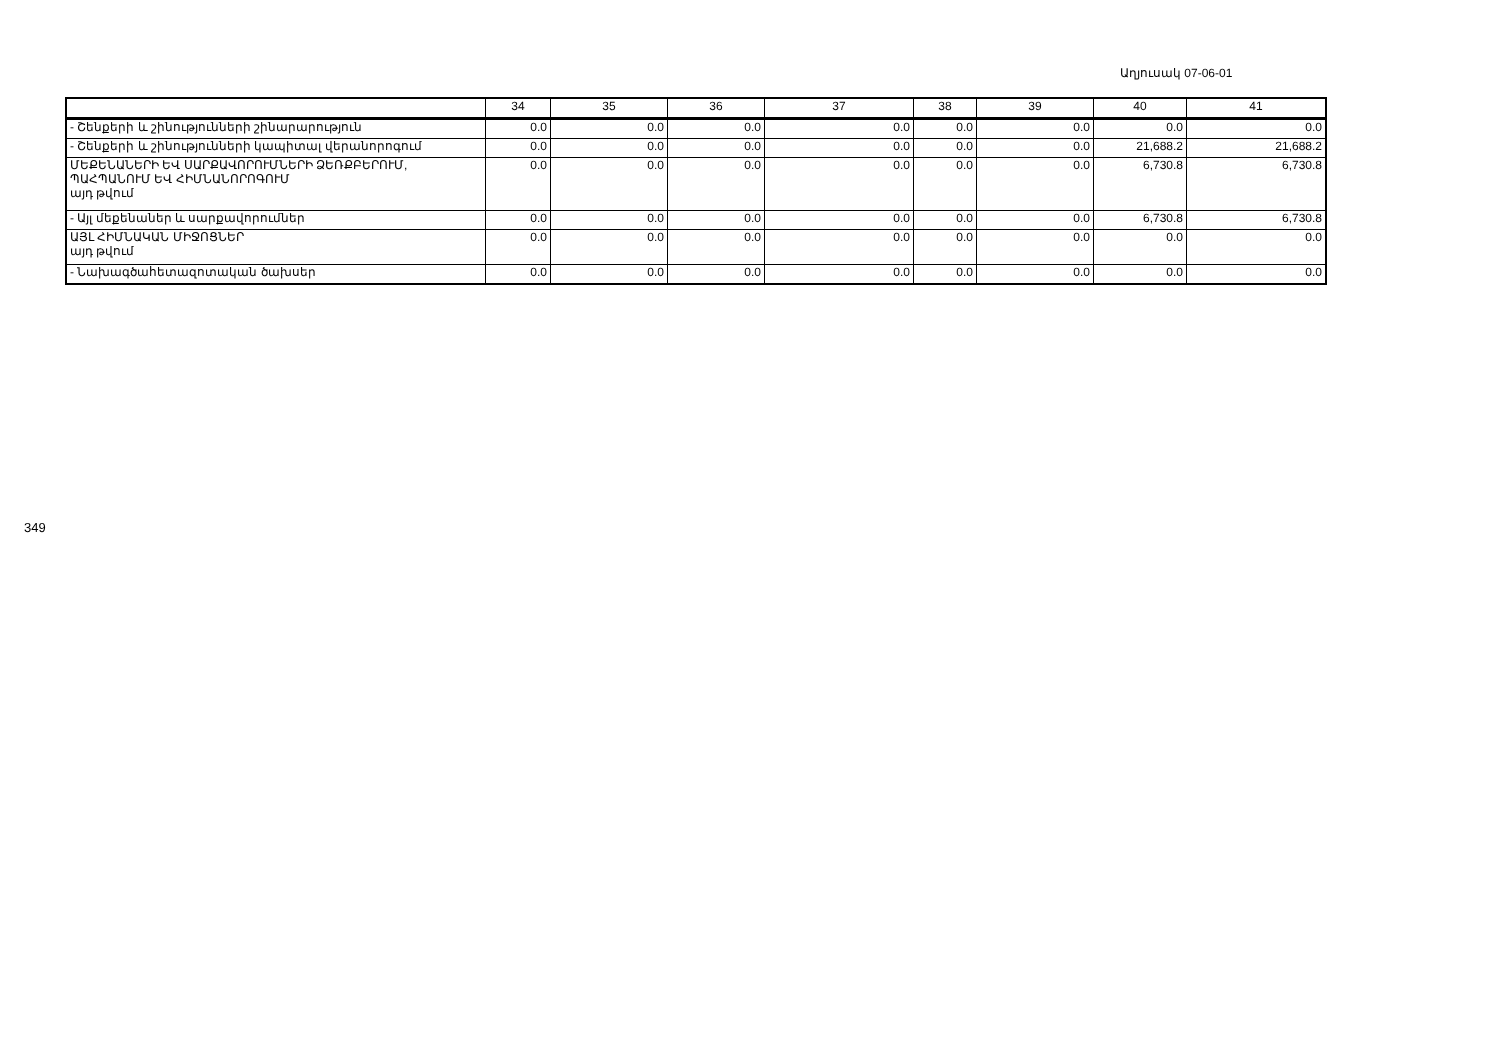Աղյուսակ 07-06-01
| | 34 | 35 | 36 | 37 | 38 | 39 | 40 | 41 |
| --- | --- | --- | --- | --- | --- | --- | --- | --- |
| - Շենքերի և շինությունների շինարարություն | 0.0 | 0.0 | 0.0 | 0.0 | 0.0 | 0.0 | 0.0 | 0.0 |
| - Շենքերի և շինությունների կապիտալ վերանորոգում | 0.0 | 0.0 | 0.0 | 0.0 | 0.0 | 0.0 | 21,688.2 | 21,688.2 |
| ՄԵՔԵՆԱՆԵՐԻ ԵՎ ՍԱՐՔԱՎՈՐՈՒՄՆԵՐԻ ՁԵՌՔԲԵՐՈՒՄ, ՊԱՀՊԱՆՈՒՄ ԵՎ ՀԻՄՆԱՆՈՐՈԳՈՒՄ այդ թվում | 0.0 | 0.0 | 0.0 | 0.0 | 0.0 | 0.0 | 6,730.8 | 6,730.8 |
| - Այլ մեքենաներ և սարքավորումներ | 0.0 | 0.0 | 0.0 | 0.0 | 0.0 | 0.0 | 6,730.8 | 6,730.8 |
| ԱՅԼ ՀԻՄՆԱԿԱՆ ՄԻՋՈՑՆԵՐ այդ թվում | 0.0 | 0.0 | 0.0 | 0.0 | 0.0 | 0.0 | 0.0 | 0.0 |
| - Նախագծահետազոտական ծախսեր | 0.0 | 0.0 | 0.0 | 0.0 | 0.0 | 0.0 | 0.0 | 0.0 |
349